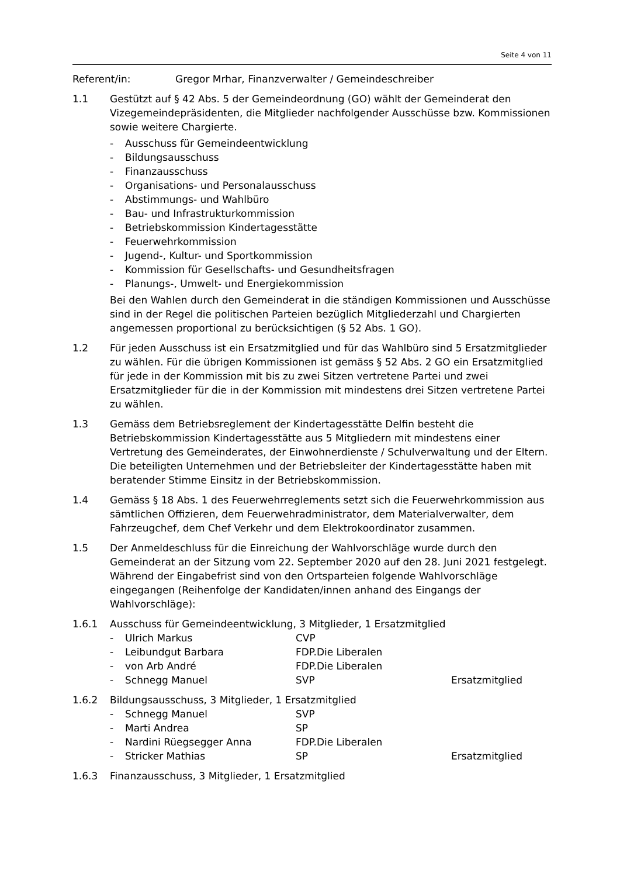Seite 4 von 11
Referent/in: Gregor Mrhar, Finanzverwalter / Gemeindeschreiber
1.1 Gestützt auf § 42 Abs. 5 der Gemeindeordnung (GO) wählt der Gemeinderat den Vizegemeindepräsidenten, die Mitglieder nachfolgender Ausschüsse bzw. Kommissionen sowie weitere Chargierte.
- Ausschuss für Gemeindeentwicklung
- Bildungsausschuss
- Finanzausschuss
- Organisations- und Personalausschuss
- Abstimmungs- und Wahlbüro
- Bau- und Infrastrukturkommission
- Betriebskommission Kindertagesstätte
- Feuerwehrkommission
- Jugend-, Kultur- und Sportkommission
- Kommission für Gesellschafts- und Gesundheitsfragen
- Planungs-, Umwelt- und Energiekommission
Bei den Wahlen durch den Gemeinderat in die ständigen Kommissionen und Ausschüsse sind in der Regel die politischen Parteien bezüglich Mitgliederzahl und Chargierten angemessen proportional zu berücksichtigen (§ 52 Abs. 1 GO).
1.2 Für jeden Ausschuss ist ein Ersatzmitglied und für das Wahlbüro sind 5 Ersatzmitglieder zu wählen. Für die übrigen Kommissionen ist gemäss § 52 Abs. 2 GO ein Ersatzmitglied für jede in der Kommission mit bis zu zwei Sitzen vertretene Partei und zwei Ersatzmitglieder für die in der Kommission mit mindestens drei Sitzen vertretene Partei zu wählen.
1.3 Gemäss dem Betriebsreglement der Kindertagesstätte Delfin besteht die Betriebskommission Kindertagesstätte aus 5 Mitgliedern mit mindestens einer Vertretung des Gemeinderates, der Einwohnerdienste / Schulverwaltung und der Eltern. Die beteiligten Unternehmen und der Betriebsleiter der Kindertagesstätte haben mit beratender Stimme Einsitz in der Betriebskommission.
1.4 Gemäss § 18 Abs. 1 des Feuerwehrreglements setzt sich die Feuerwehrkommission aus sämtlichen Offizieren, dem Feuerwehradministrator, dem Materialverwalter, dem Fahrzeugchef, dem Chef Verkehr und dem Elektrokoordinator zusammen.
1.5 Der Anmeldeschluss für die Einreichung der Wahlvorschläge wurde durch den Gemeinderat an der Sitzung vom 22. September 2020 auf den 28. Juni 2021 festgelegt. Während der Eingabefrist sind von den Ortsparteien folgende Wahlvorschläge eingegangen (Reihenfolge der Kandidaten/innen anhand des Eingangs der Wahlvorschläge):
1.6.1 Ausschuss für Gemeindeentwicklung, 3 Mitglieder, 1 Ersatzmitglied
- Ulrich Markus CVP
- Leibundgut Barbara FDP.Die Liberalen
- von Arb André FDP.Die Liberalen
- Schnegg Manuel SVP Ersatzmitglied
1.6.2 Bildungsausschuss, 3 Mitglieder, 1 Ersatzmitglied
- Schnegg Manuel SVP
- Marti Andrea SP
- Nardini Rüegsegger Anna FDP.Die Liberalen
- Stricker Mathias SP Ersatzmitglied
1.6.3 Finanzausschuss, 3 Mitglieder, 1 Ersatzmitglied